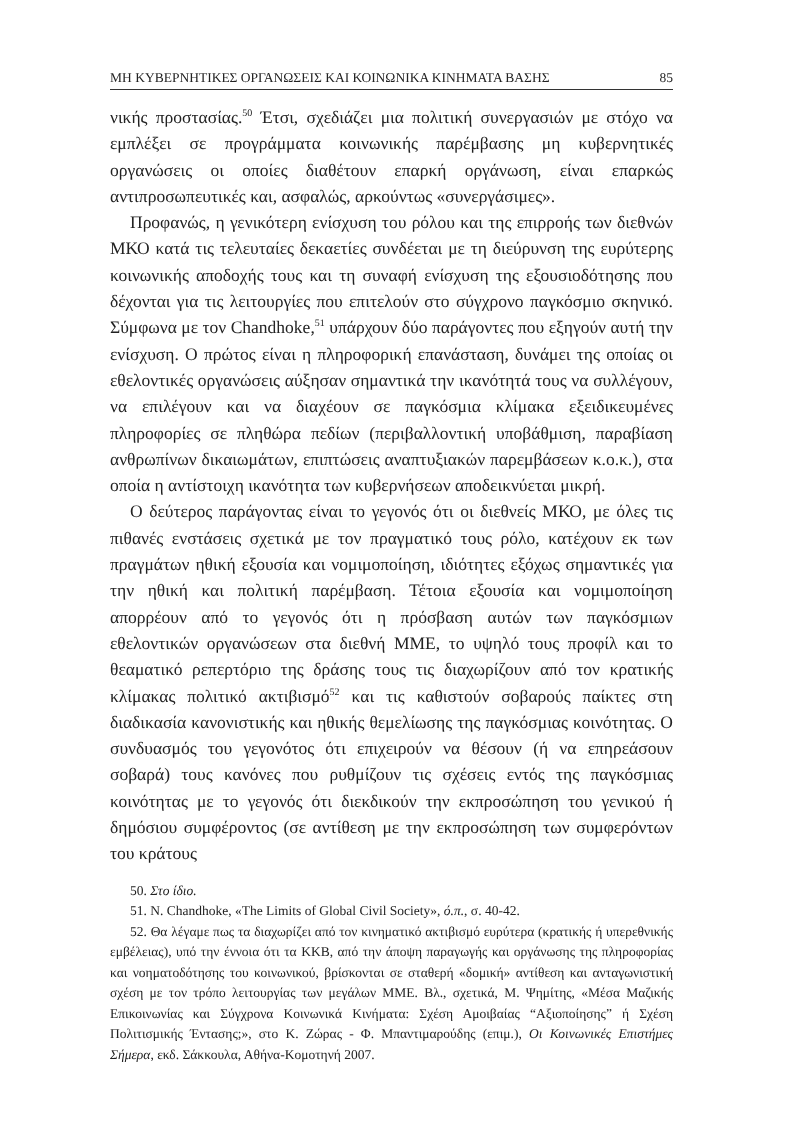ΜΗ ΚΥΒΕΡΝΗΤΙΚΕΣ ΟΡΓΑΝΩΣΕΙΣ ΚΑΙ ΚΟΙΝΩΝΙΚΑ ΚΙΝΗΜΑΤΑ ΒΑΣΗΣ 85
νικής προστασίας.<sup>50</sup> Έτσι, σχεδιάζει μια πολιτική συνεργασιών με στόχο να εμπλέξει σε προγράμματα κοινωνικής παρέμβασης μη κυβερνητικές οργανώσεις οι οποίες διαθέτουν επαρκή οργάνωση, είναι επαρκώς αντιπροσωπευτικές και, ασφαλώς, αρκούντως «συνεργάσιμες».
Προφανώς, η γενικότερη ενίσχυση του ρόλου και της επιρροής των διεθνών ΜΚΟ κατά τις τελευταίες δεκαετίες συνδέεται με τη διεύρυνση της ευρύτερης κοινωνικής αποδοχής τους και τη συναφή ενίσχυση της εξουσιοδότησης που δέχονται για τις λειτουργίες που επιτελούν στο σύγχρονο παγκόσμιο σκηνικό. Σύμφωνα με τον Chandhoke,<sup>51</sup> υπάρχουν δύο παράγοντες που εξηγούν αυτή την ενίσχυση. Ο πρώτος είναι η πληροφορική επανάσταση, δυνάμει της οποίας οι εθελοντικές οργανώσεις αύξησαν σημαντικά την ικανότητά τους να συλλέγουν, να επιλέγουν και να διαχέουν σε παγκόσμια κλίμακα εξειδικευμένες πληροφορίες σε πληθώρα πεδίων (περιβαλλοντική υποβάθμιση, παραβίαση ανθρωπίνων δικαιωμάτων, επιπτώσεις αναπτυξιακών παρεμβάσεων κ.ο.κ.), στα οποία η αντίστοιχη ικανότητα των κυβερνήσεων αποδεικνύεται μικρή.
Ο δεύτερος παράγοντας είναι το γεγονός ότι οι διεθνείς ΜΚΟ, με όλες τις πιθανές ενστάσεις σχετικά με τον πραγματικό τους ρόλο, κατέχουν εκ των πραγμάτων ηθική εξουσία και νομιμοποίηση, ιδιότητες εξόχως σημαντικές για την ηθική και πολιτική παρέμβαση. Τέτοια εξουσία και νομιμοποίηση απορρέουν από το γεγονός ότι η πρόσβαση αυτών των παγκόσμιων εθελοντικών οργανώσεων στα διεθνή ΜΜΕ, το υψηλό τους προφίλ και το θεαματικό ρεπερτόριο της δράσης τους τις διαχωρίζουν από τον κρατικής κλίμακας πολιτικό ακτιβισμό<sup>52</sup> και τις καθιστούν σοβαρούς παίκτες στη διαδικασία κανονιστικής και ηθικής θεμελίωσης της παγκόσμιας κοινότητας. Ο συνδυασμός του γεγονότος ότι επιχειρούν να θέσουν (ή να επηρεάσουν σοβαρά) τους κανόνες που ρυθμίζουν τις σχέσεις εντός της παγκόσμιας κοινότητας με το γεγονός ότι διεκδικούν την εκπροσώπηση του γενικού ή δημόσιου συμφέροντος (σε αντίθεση με την εκπροσώπηση των συμφερόντων του κράτους
50. Στο ίδιο.
51. N. Chandhoke, «The Limits of Global Civil Society», ό.π., σ. 40-42.
52. Θα λέγαμε πως τα διαχωρίζει από τον κινηματικό ακτιβισμό ευρύτερα (κρατικής ή υπερεθνικής εμβέλειας), υπό την έννοια ότι τα ΚΚΒ, από την άποψη παραγωγής και οργάνωσης της πληροφορίας και νοηματοδότησης του κοινωνικού, βρίσκονται σε σταθερή «δομική» αντίθεση και ανταγωνιστική σχέση με τον τρόπο λειτουργίας των μεγάλων ΜΜΕ. Βλ., σχετικά, Μ. Ψημίτης, «Μέσα Μαζικής Επικοινωνίας και Σύγχρονα Κοινωνικά Κινήματα: Σχέση Αμοιβαίας “Αξιοποίησης” ή Σχέση Πολιτισμικής Έντασης;», στο Κ. Ζώρας - Φ. Μπαντιμαρούδης (επιμ.), Οι Κοινωνικές Επιστήμες Σήμερα, εκδ. Σάκκουλα, Αθήνα-Κομοτηνή 2007.